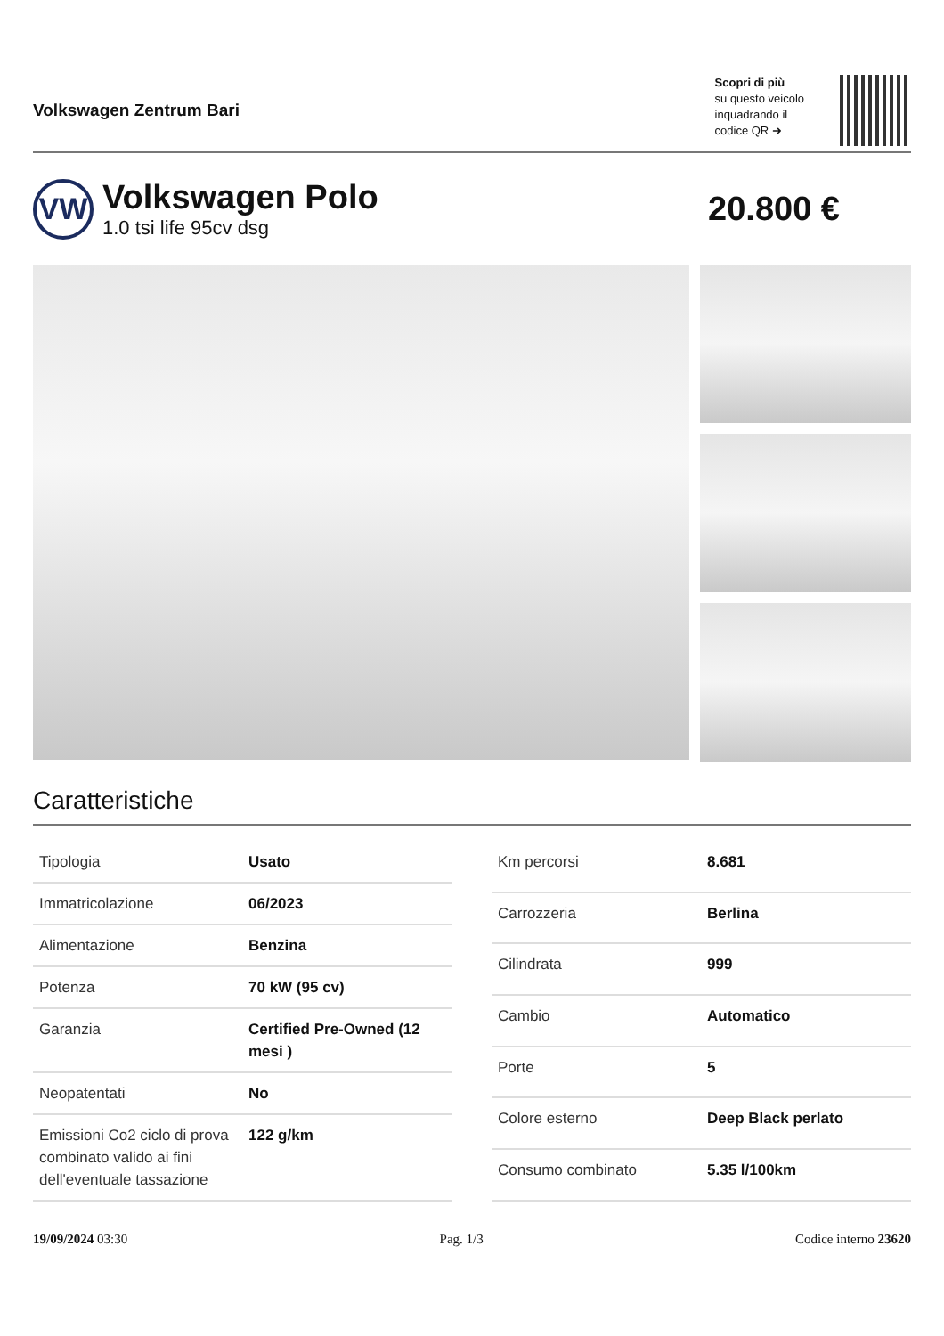Volkswagen Zentrum Bari
Scopri di più
su questo veicolo
inquadrando il
codice QR ➜
VW
Volkswagen Polo
1.0 tsi life 95cv dsg
20.800 €
Caratteristiche
| Tipologia | Usato |
| Immatricolazione | 06/2023 |
| Alimentazione | Benzina |
| Potenza | 70 kW (95 cv) |
| Garanzia | Certified Pre-Owned (12 mesi ) |
| Neopatentati | No |
| Emissioni Co2 ciclo di prova combinato valido ai fini dell'eventuale tassazione | 122 g/km |
| Km percorsi | 8.681 |
| Carrozzeria | Berlina |
| Cilindrata | 999 |
| Cambio | Automatico |
| Porte | 5 |
| Colore esterno | Deep Black perlato |
| Consumo combinato | 5.35 l/100km |
19/09/2024 03:30 Pag. 1/3 Codice interno 23620